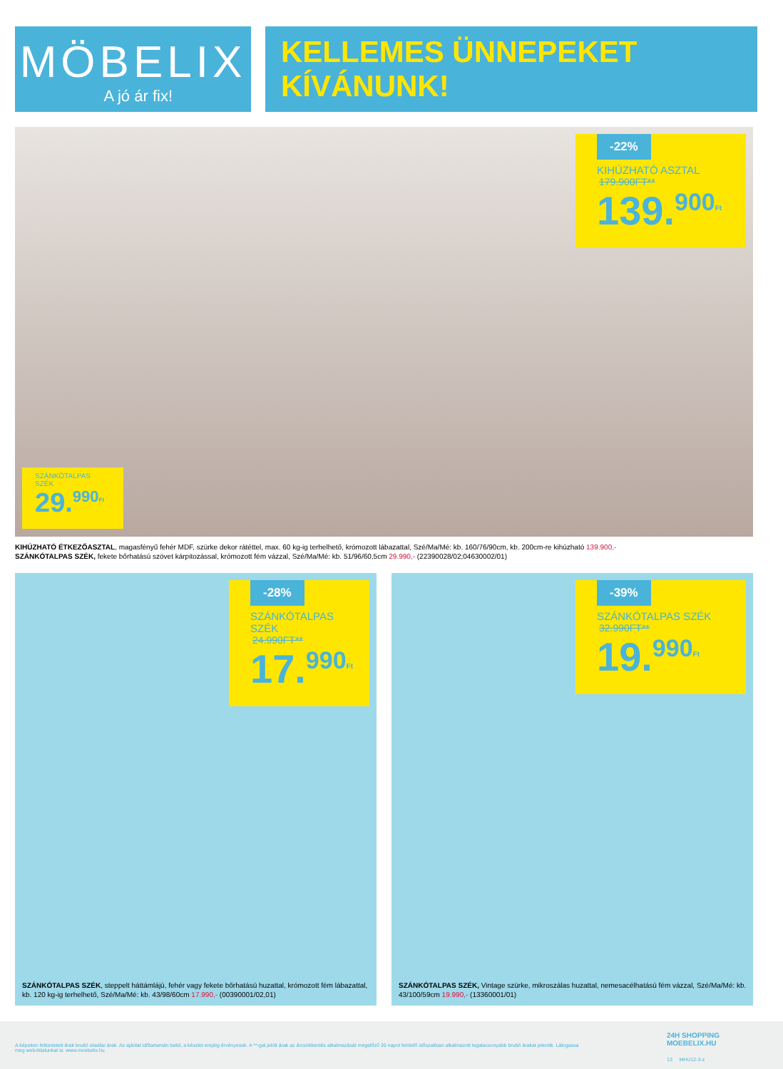MÖBELIX
A jó ár fix!
KELLEMES ÜNNEPEKET
KÍVÁNUNK!
-22%
KIHÚZHATÓ ASZTAL
179.900FT**
139.<sup>900</sup><sup>Ft</sup>
SZÁNKÓTALPAS
SZÉK
29.<sup>990</sup><sup>Ft</sup>
KIHÚZHATÓ ÉTKEZŐASZTAL, magasfényű fehér MDF, szürke dekor rátéttel, max. 60 kg-ig terhelhető, krómozott lábazattal, Szé/Ma/Mé: kb. 160/76/90cm, kb. 200cm-re kihúzható 139.900,-
SZÁNKÓTALPAS SZÉK, fekete bőrhatású szövet kárpitozással, krómozott fém vázzal, Szé/Ma/Mé: kb. 51/96/60,5cm 29.990,- (22390028/02;04630002/01)
-28%
SZÁNKÓTALPAS
SZÉK
24.990FT**
17.<sup>990</sup><sup>Ft</sup>
SZÁNKÓTALPAS SZÉK, steppelt háttámlájú, fehér vagy fekete bőrhatású huzattal, krómozott fém lábazattal, kb. 120 kg-ig terhelhető, Szé/Ma/Mé: kb. 43/98/60cm 17.990,- (00390001/02,01)
-39%
SZÁNKÓTALPAS SZÉK
32.990FT**
19.<sup>990</sup><sup>Ft</sup>
SZÁNKÓTALPAS SZÉK, Vintage szürke, mikroszálas huzattal, nemesacélhatású fém vázzal, Szé/Ma/Mé: kb. 43/100/59cm 19.990,- (13360001/01)
A képeken feltüntetett árak bruttó eladási árak. Az ajánlat időtartamán belül, a készlet erejéig érvényesek. A **-gal jelölt árak az árcsökkentés alkalmazását megelőző 30 napot felölelő időszakban alkalmazott legalacsonyabb bruttó árakat jelentik. Látogassa meg weboldalunkat is: www.moebelix.hu
24H SHOPPING
MOEBELIX.HU
13 MHU12-3-z